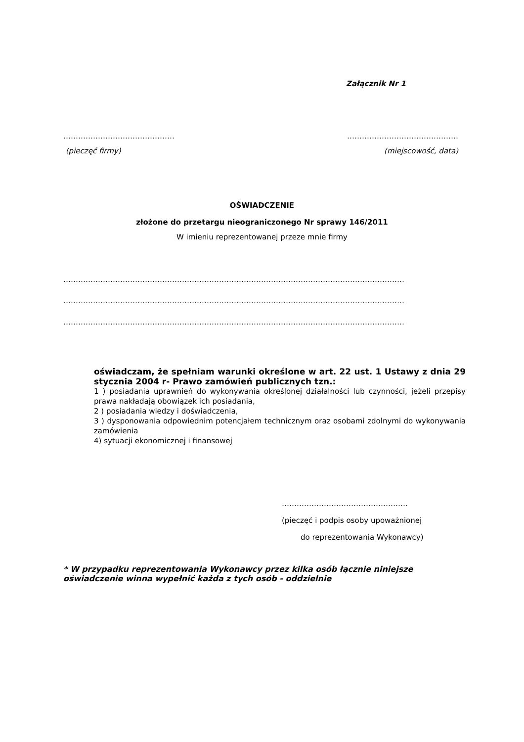Załącznik Nr 1
……………………………………… ………………………………………
(pieczęć firmy) (miejscowość, data)
OŚWIADCZENIE
złożone do przetargu nieograniczonego Nr sprawy 146/2011
W imieniu reprezentowanej przeze mnie firmy
…………………………………………………………………………………………………………………………
…………………………………………………………………………………………………………………………
…………………………………………………………………………………………………………………………
oświadczam, że spełniam warunki określone w art. 22 ust. 1 Ustawy z dnia 29 stycznia 2004 r- Prawo zamówień publicznych tzn.:
1 ) posiadania uprawnień do wykonywania określonej działalności lub czynności, jeżeli przepisy prawa nakładają obowiązek ich posiadania,
2 ) posiadania wiedzy i doświadczenia,
3 ) dysponowania odpowiednim potencjałem technicznym oraz osobami zdolnymi do wykonywania zamówienia
4) sytuacji ekonomicznej i finansowej
……………………………………………
(pieczęć i podpis osoby upoważnionej
do reprezentowania Wykonawcy)
* W przypadku reprezentowania Wykonawcy przez kilka osób łącznie niniejsze
oświadczenie winna wypełnić każda z tych osób - oddzielnie